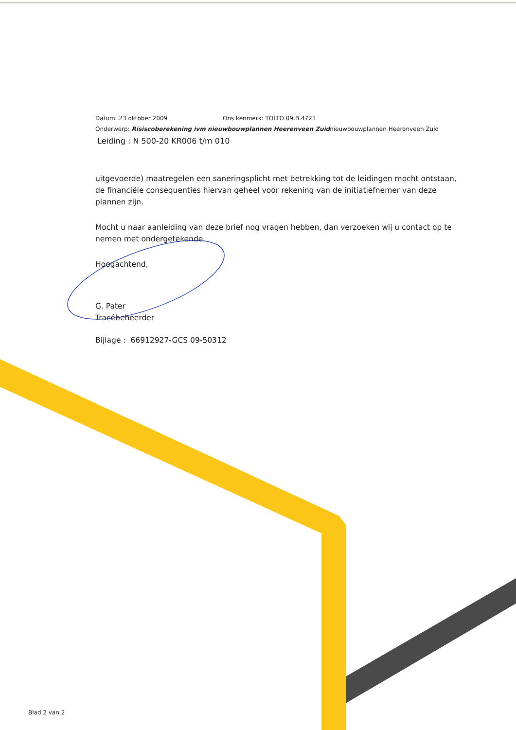Datum: 23 oktober 2009 Ons kenmerk: TOLTO 09.B.4721
Onderwerp: Risiscoberekening ivm nieuwbouwplannen Heerenveen Zuidnieuwbouwplannen Heerenveen Zuid
Leiding : N 500-20 KR006 t/m 010
uitgevoerde) maatregelen een saneringsplicht met betrekking tot de leidingen mocht ontstaan, de financiële consequenties hiervan geheel voor rekening van de initiatiefnemer van deze plannen zijn.
Mocht u naar aanleiding van deze brief nog vragen hebben, dan verzoeken wij u contact op te nemen met ondergetekende.
Hoogachtend,
G. Pater
Tracébeheerder
Bijlage : 66912927-GCS 09-50312
Blad 2 van 2